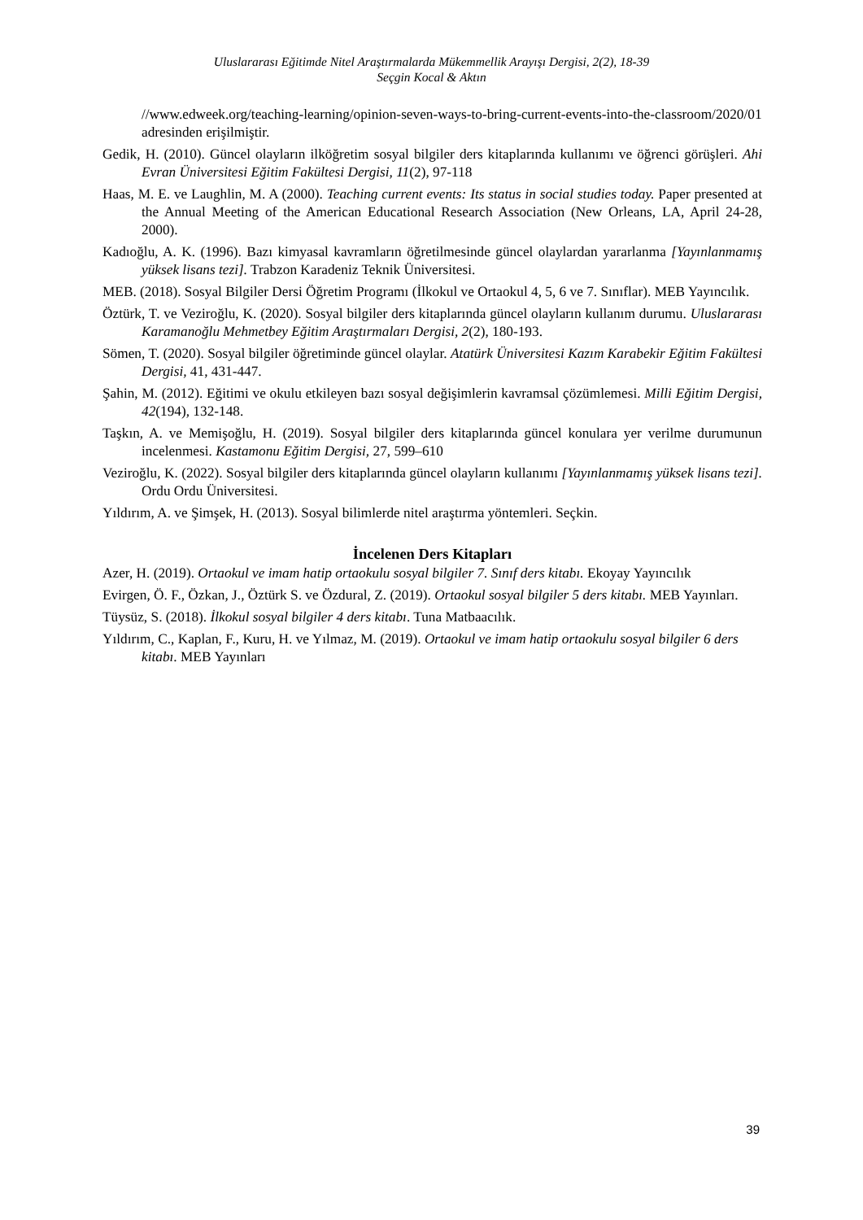Uluslararası Eğitimde Nitel Araştırmalarda Mükemmellik Arayışı Dergisi, 2(2), 18-39
Seçgin Kocal & Aktın
//www.edweek.org/teaching-learning/opinion-seven-ways-to-bring-current-events-into-the-classroom/2020/01 adresinden erişilmiştir.
Gedik, H. (2010). Güncel olayların ilköğretim sosyal bilgiler ders kitaplarında kullanımı ve öğrenci görüşleri. Ahi Evran Üniversitesi Eğitim Fakültesi Dergisi, 11(2), 97-118
Haas, M. E. ve Laughlin, M. A (2000). Teaching current events: Its status in social studies today. Paper presented at the Annual Meeting of the American Educational Research Association (New Orleans, LA, April 24-28, 2000).
Kadıoğlu, A. K. (1996). Bazı kimyasal kavramların öğretilmesinde güncel olaylardan yararlanma [Yayınlanmamış yüksek lisans tezi]. Trabzon Karadeniz Teknik Üniversitesi.
MEB. (2018). Sosyal Bilgiler Dersi Öğretim Programı (İlkokul ve Ortaokul 4, 5, 6 ve 7. Sınıflar). MEB Yayıncılık.
Öztürk, T. ve Veziroğlu, K. (2020). Sosyal bilgiler ders kitaplarında güncel olayların kullanım durumu. Uluslararası Karamanoğlu Mehmetbey Eğitim Araştırmaları Dergisi, 2(2), 180-193.
Sömen, T. (2020). Sosyal bilgiler öğretiminde güncel olaylar. Atatürk Üniversitesi Kazım Karabekir Eğitim Fakültesi Dergisi, 41, 431-447.
Şahin, M. (2012). Eğitimi ve okulu etkileyen bazı sosyal değişimlerin kavramsal çözümlemesi. Milli Eğitim Dergisi, 42(194), 132-148.
Taşkın, A. ve Memişoğlu, H. (2019). Sosyal bilgiler ders kitaplarında güncel konulara yer verilme durumunun incelenmesi. Kastamonu Eğitim Dergisi, 27, 599–610
Veziroğlu, K. (2022). Sosyal bilgiler ders kitaplarında güncel olayların kullanımı [Yayınlanmamış yüksek lisans tezi]. Ordu Ordu Üniversitesi.
Yıldırım, A. ve Şimşek, H. (2013). Sosyal bilimlerde nitel araştırma yöntemleri. Seçkin.
İncelenen Ders Kitapları
Azer, H. (2019). Ortaokul ve imam hatip ortaokulu sosyal bilgiler 7. Sınıf ders kitabı. Ekoyay Yayıncılık
Evirgen, Ö. F., Özkan, J., Öztürk S. ve Özdural, Z. (2019). Ortaokul sosyal bilgiler 5 ders kitabı. MEB Yayınları.
Tüysüz, S. (2018). İlkokul sosyal bilgiler 4 ders kitabı. Tuna Matbaacılık.
Yıldırım, C., Kaplan, F., Kuru, H. ve Yılmaz, M. (2019). Ortaokul ve imam hatip ortaokulu sosyal bilgiler 6 ders kitabı. MEB Yayınları
39